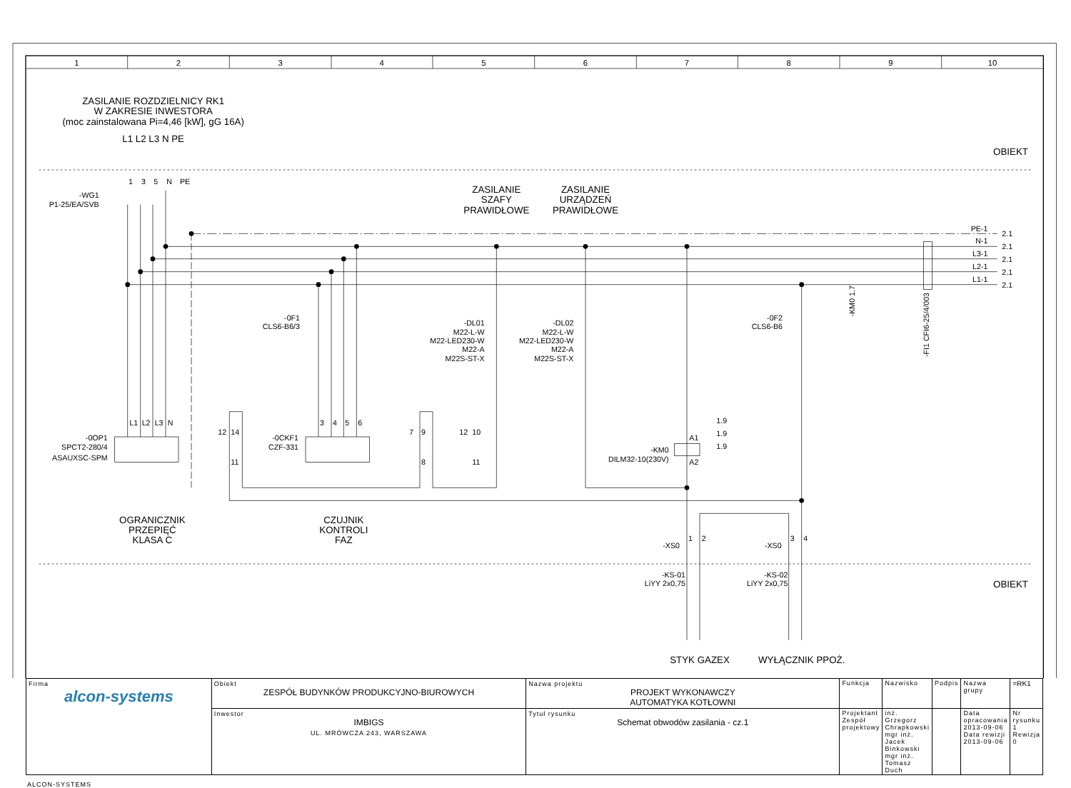1
2
3
4
5
6
7
8
9
10
ZASILANIE ROZDZIELNICY RK1
W ZAKRESIE INWESTORA
(moc zainstalowana Pi=4,46 [kW], gG 16A)
L1 L2 L3 N PE
OBIEKT
1
3
5
N
PE
-WG1
P1-25/EA/SVB
ZASILANIE
SZAFY
PRAWIDŁOWE
ZASILANIE
URZĄDZEŃ
PRAWIDŁOWE
PE-1
2.1
N-1
2.1
L3-1
2.1
L2-1
2.1
L1-1
2.1
-0F1
CLS6-B6/3
-DL01
M22-L-W
M22-LED230-W
M22-A
M22S-ST-X
-DL02
M22-L-W
M22-LED230-W
M22-A
M22S-ST-X
-0F2
CLS6-B6
-KM0 1.7
-FI1 CFI6-25/4/003
L1
L2
L3
N
-0OP1
SPCT2-280/4
ASAUXSC-SPM
12
14
11
-0CKF1
CZF-331
3
4
5
6
7
9
8
12
10
11
A1
A2
-KM0
DILM32-10(230V)
1.9
1.9
1.9
OGRANICZNIK
PRZEPIĘĆ
KLASA C
CZUJNIK
KONTROLI
FAZ
-XS0
1
2
-XS0
3
4
OBIEKT
-KS-01
LiYY 2x0,75
-KS-02
LiYY 2x0,75
STYK GAZEX
WYŁĄCZNIK PPOŻ.
| Firma alcon-systems | Obiekt ZESPÓŁ BUDYNKÓW PRODUKCYJNO-BIUROWYCH | Nazwa projektu PROJEKT WYKONAWCZY AUTOMATYKA KOTŁOWNI | Funkcja | Nazwisko | Podpis | Nazwa grupy | =RK1 |
| | Inwestor IMBIGS UL. MRÓWCZA 243, WARSZAWA | Tytuł rysunku Schemat obwodów zasilania - cz.1 | Projektant Zespół projektowy | inż. Grzegorz Chrapkowski mgr inż. Jacek Binkowski mgr inż. Tomasz Duch | | Data opracowania 2013-09-06 Data rewizji 2013-09-06 | Nr rysunku 1 Rewizja 0 |
ALCON-SYSTEMS